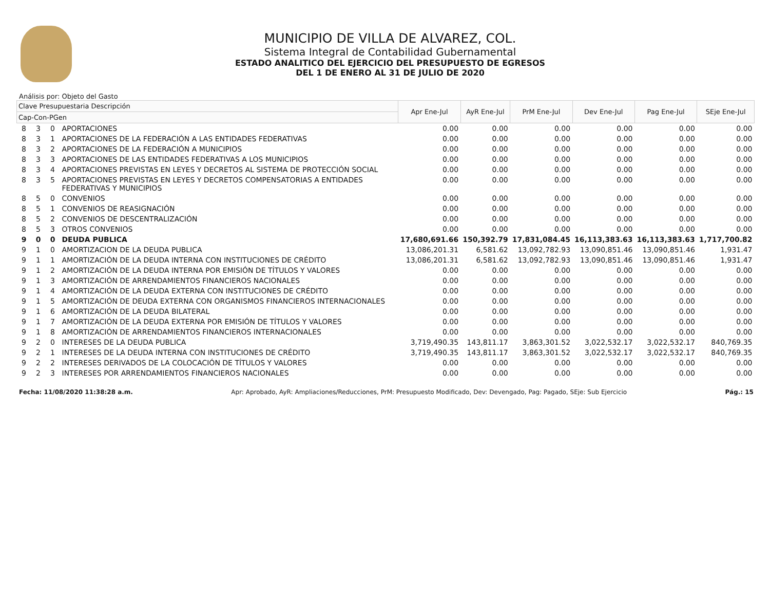MUNICIPIO DE VILLA DE ALVAREZ, COL.
Sistema Integral de Contabilidad Gubernamental
ESTADO ANALITICO DEL EJERCICIO DEL PRESUPUESTO DE EGRESOS
DEL 1 DE ENERO AL 31 DE JULIO DE 2020
Análisis por: Objeto del Gasto
| Clave Presupuestaria Descripción | | | | Apr Ene-Jul | AyR Ene-Jul | PrM Ene-Jul | Dev Ene-Jul | Pag Ene-Jul | SEje Ene-Jul |
| --- | --- | --- | --- | --- | --- | --- | --- | --- | --- |
| Cap-Con-PGen | | | | | | | | | |
| 8 | 3 | 0 | APORTACIONES | 0.00 | 0.00 | 0.00 | 0.00 | 0.00 | 0.00 |
| 8 | 3 | 1 | APORTACIONES DE LA FEDERACIÓN A LAS ENTIDADES FEDERATIVAS | 0.00 | 0.00 | 0.00 | 0.00 | 0.00 | 0.00 |
| 8 | 3 | 2 | APORTACIONES DE LA FEDERACIÓN A MUNICIPIOS | 0.00 | 0.00 | 0.00 | 0.00 | 0.00 | 0.00 |
| 8 | 3 | 3 | APORTACIONES DE LAS ENTIDADES FEDERATIVAS A LOS MUNICIPIOS | 0.00 | 0.00 | 0.00 | 0.00 | 0.00 | 0.00 |
| 8 | 3 | 4 | APORTACIONES PREVISTAS EN LEYES Y DECRETOS AL SISTEMA DE PROTECCIÓN SOCIAL | 0.00 | 0.00 | 0.00 | 0.00 | 0.00 | 0.00 |
| 8 | 3 | 5 | APORTACIONES PREVISTAS EN LEYES Y DECRETOS COMPENSATORIAS A ENTIDADES FEDERATIVAS Y MUNICIPIOS | 0.00 | 0.00 | 0.00 | 0.00 | 0.00 | 0.00 |
| 8 | 5 | 0 | CONVENIOS | 0.00 | 0.00 | 0.00 | 0.00 | 0.00 | 0.00 |
| 8 | 5 | 1 | CONVENIOS DE REASIGNACIÓN | 0.00 | 0.00 | 0.00 | 0.00 | 0.00 | 0.00 |
| 8 | 5 | 2 | CONVENIOS DE DESCENTRALIZACIÓN | 0.00 | 0.00 | 0.00 | 0.00 | 0.00 | 0.00 |
| 8 | 5 | 3 | OTROS CONVENIOS | 0.00 | 0.00 | 0.00 | 0.00 | 0.00 | 0.00 |
| 9 | 0 | 0 | DEUDA PUBLICA | 17,680,691.66 | 150,392.79 | 17,831,084.45 | 16,113,383.63 | 16,113,383.63 | 1,717,700.82 |
| 9 | 1 | 0 | AMORTIZACION DE LA DEUDA PUBLICA | 13,086,201.31 | 6,581.62 | 13,092,782.93 | 13,090,851.46 | 13,090,851.46 | 1,931.47 |
| 9 | 1 | 1 | AMORTIZACIÓN DE LA DEUDA INTERNA CON INSTITUCIONES DE CRÉDITO | 13,086,201.31 | 6,581.62 | 13,092,782.93 | 13,090,851.46 | 13,090,851.46 | 1,931.47 |
| 9 | 1 | 2 | AMORTIZACIÓN DE LA DEUDA INTERNA POR EMISIÓN DE TÍTULOS Y VALORES | 0.00 | 0.00 | 0.00 | 0.00 | 0.00 | 0.00 |
| 9 | 1 | 3 | AMORTIZACIÓN DE ARRENDAMIENTOS FINANCIEROS NACIONALES | 0.00 | 0.00 | 0.00 | 0.00 | 0.00 | 0.00 |
| 9 | 1 | 4 | AMORTIZACIÓN DE LA DEUDA EXTERNA CON INSTITUCIONES DE CRÉDITO | 0.00 | 0.00 | 0.00 | 0.00 | 0.00 | 0.00 |
| 9 | 1 | 5 | AMORTIZACIÓN DE DEUDA EXTERNA CON ORGANISMOS FINANCIEROS INTERNACIONALES | 0.00 | 0.00 | 0.00 | 0.00 | 0.00 | 0.00 |
| 9 | 1 | 6 | AMORTIZACIÓN DE LA DEUDA BILATERAL | 0.00 | 0.00 | 0.00 | 0.00 | 0.00 | 0.00 |
| 9 | 1 | 7 | AMORTIZACIÓN DE LA DEUDA EXTERNA POR EMISIÓN DE TÍTULOS Y VALORES | 0.00 | 0.00 | 0.00 | 0.00 | 0.00 | 0.00 |
| 9 | 1 | 8 | AMORTIZACIÓN DE ARRENDAMIENTOS FINANCIEROS INTERNACIONALES | 0.00 | 0.00 | 0.00 | 0.00 | 0.00 | 0.00 |
| 9 | 2 | 0 | INTERESES DE LA DEUDA PUBLICA | 3,719,490.35 | 143,811.17 | 3,863,301.52 | 3,022,532.17 | 3,022,532.17 | 840,769.35 |
| 9 | 2 | 1 | INTERESES DE LA DEUDA INTERNA CON INSTITUCIONES DE CRÉDITO | 3,719,490.35 | 143,811.17 | 3,863,301.52 | 3,022,532.17 | 3,022,532.17 | 840,769.35 |
| 9 | 2 | 2 | INTERESES DERIVADOS DE LA COLOCACIÓN DE TÍTULOS Y VALORES | 0.00 | 0.00 | 0.00 | 0.00 | 0.00 | 0.00 |
| 9 | 2 | 3 | INTERESES POR ARRENDAMIENTOS FINANCIEROS NACIONALES | 0.00 | 0.00 | 0.00 | 0.00 | 0.00 | 0.00 |
Fecha: 11/08/2020 11:38:28 a.m. Apr: Aprobado, AyR: Ampliaciones/Reducciones, PrM: Presupuesto Modificado, Dev: Devengado, Pag: Pagado, SEje: Sub Ejercicio Pág.: 15